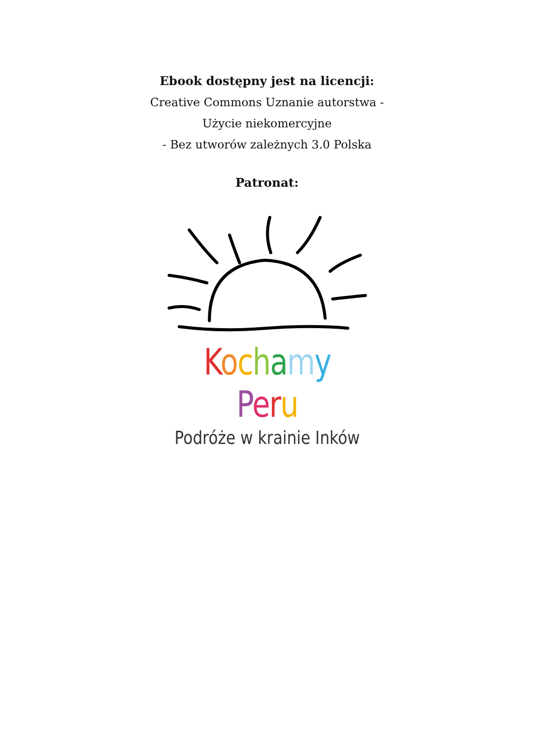Ebook dostępny jest na licencji:
Creative Commons Uznanie autorstwa -
Użycie niekomercyjne
- Bez utworów zależnych 3.0 Polska
Patronat:
Kochamy Peru
Podróże w krainie Inków